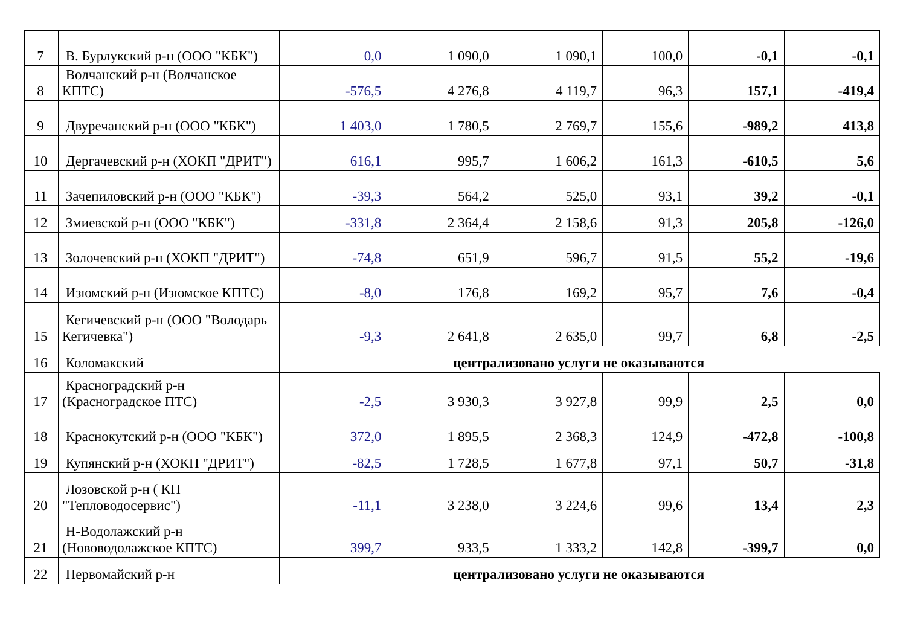| 7 | В. Бурлукский р-н (ООО "КБК") | 0,0 | 1 090,0 | 1 090,1 | 100,0 | -0,1 | -0,1 |
| 8 | Волчанский р-н (Волчанское КПТС) | -576,5 | 4 276,8 | 4 119,7 | 96,3 | 157,1 | -419,4 |
| 9 | Двуречанский р-н (ООО "КБК") | 1 403,0 | 1 780,5 | 2 769,7 | 155,6 | -989,2 | 413,8 |
| 10 | Дергачевский р-н (ХОКП "ДРИТ") | 616,1 | 995,7 | 1 606,2 | 161,3 | -610,5 | 5,6 |
| 11 | Зачепиловский р-н (ООО "КБК") | -39,3 | 564,2 | 525,0 | 93,1 | 39,2 | -0,1 |
| 12 | Змиевской р-н (ООО "КБК") | -331,8 | 2 364,4 | 2 158,6 | 91,3 | 205,8 | -126,0 |
| 13 | Золочевский р-н (ХОКП "ДРИТ") | -74,8 | 651,9 | 596,7 | 91,5 | 55,2 | -19,6 |
| 14 | Изюмский р-н (Изюмское КПТС) | -8,0 | 176,8 | 169,2 | 95,7 | 7,6 | -0,4 |
| 15 | Кегичевский р-н (ООО "Володарь Кегичевка") | -9,3 | 2 641,8 | 2 635,0 | 99,7 | 6,8 | -2,5 |
| 16 | Коломакский | централизовано услуги не оказываются | | | | | |
| 17 | Красноградский р-н (Красноградское ПТС) | -2,5 | 3 930,3 | 3 927,8 | 99,9 | 2,5 | 0,0 |
| 18 | Краснокутский р-н (ООО "КБК") | 372,0 | 1 895,5 | 2 368,3 | 124,9 | -472,8 | -100,8 |
| 19 | Купянский р-н (ХОКП "ДРИТ") | -82,5 | 1 728,5 | 1 677,8 | 97,1 | 50,7 | -31,8 |
| 20 | Лозовской р-н ( КП "Тепловодосервис") | -11,1 | 3 238,0 | 3 224,6 | 99,6 | 13,4 | 2,3 |
| 21 | Н-Водолажский р-н (Нововодолажское КПТС) | 399,7 | 933,5 | 1 333,2 | 142,8 | -399,7 | 0,0 |
| 22 | Первомайский р-н | централизовано услуги не оказываются | | | | | |